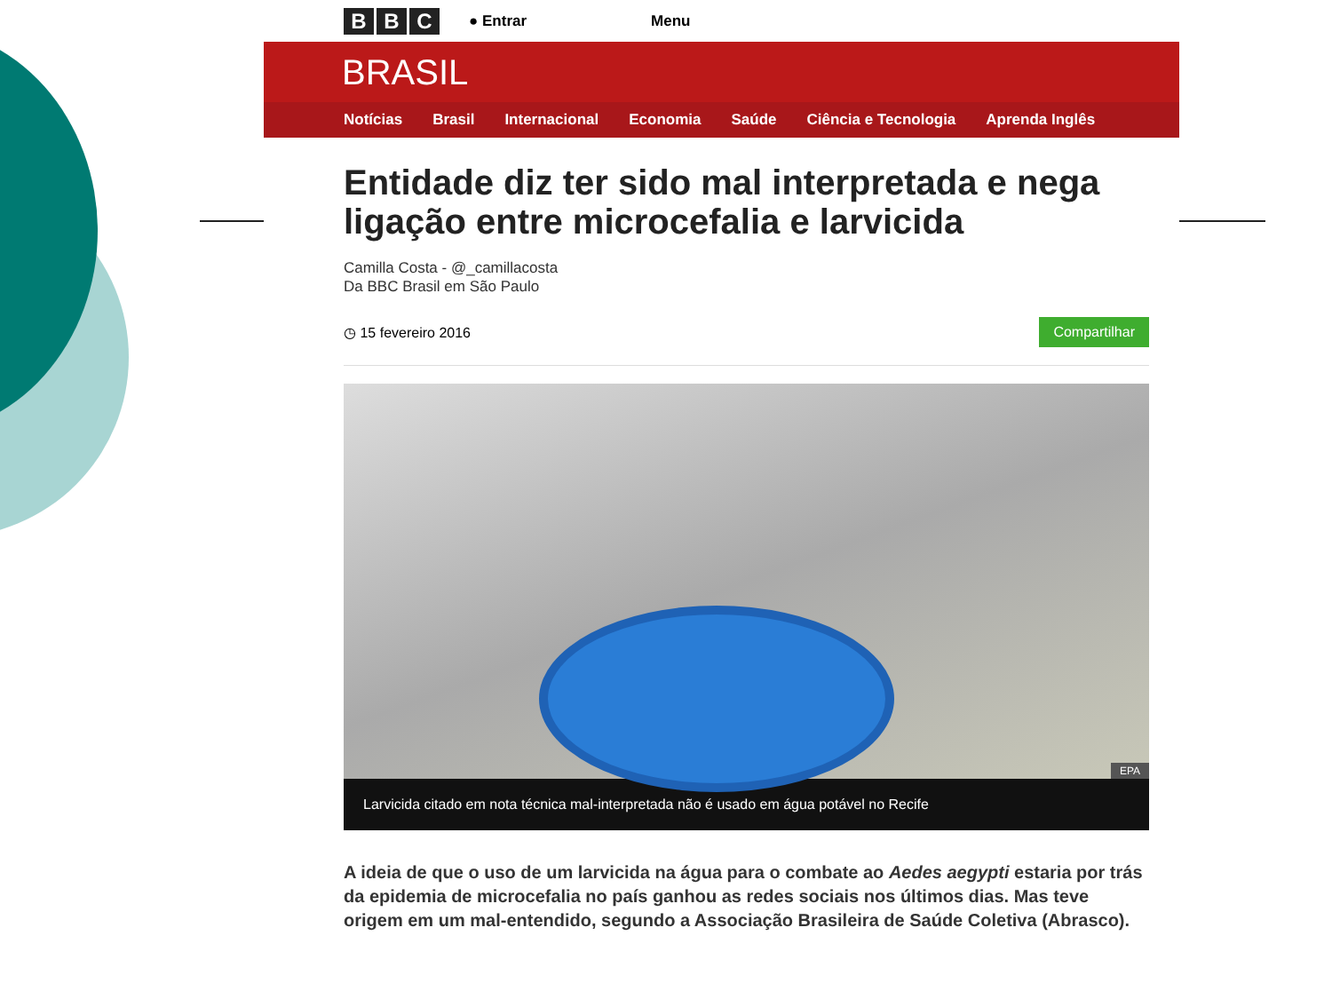B B C ● Entrar Menu
BRASIL
Notícias Brasil Internacional Economia Saúde Ciência e Tecnologia Aprenda Inglês
Entidade diz ter sido mal interpretada e nega ligação entre microcefalia e larvicida
Camilla Costa - @_camillacosta
Da BBC Brasil em São Paulo
◷ 15 fevereiro 2016 Compartilhar
EPA
Larvicida citado em nota técnica mal-interpretada não é usado em água potável no Recife
A ideia de que o uso de um larvicida na água para o combate ao Aedes aegypti estaria por trás da epidemia de microcefalia no país ganhou as redes sociais nos últimos dias. Mas teve origem em um mal-entendido, segundo a Associação Brasileira de Saúde Coletiva (Abrasco).